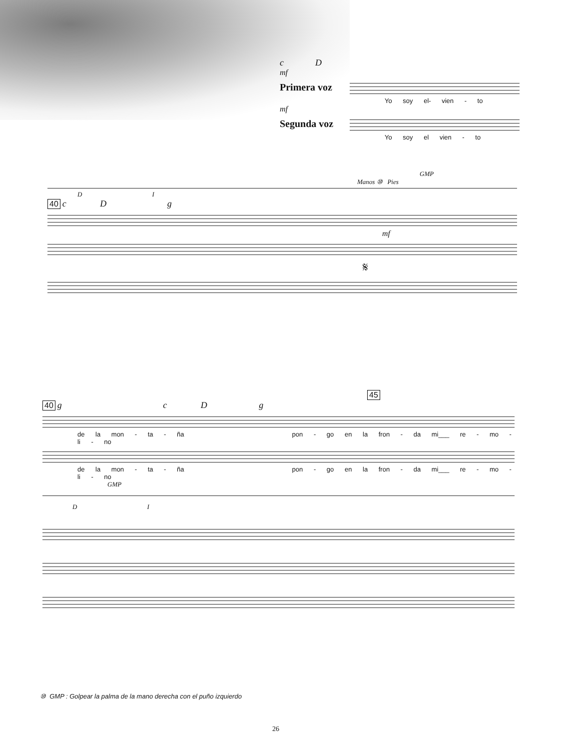c D
mf
Primera voz
Yo soy el- vien - to
mf
Segunda voz
Yo soy el vien - to
GMP
Manos ⑩ Pies
D I
40 c D g
mf
𝄋
45
40 g c D g
de la mon - ta - ña pon - go en la fron - da mi___ re - mo - li - no
de la mon - ta - ña pon - go en la fron - da mi___ re - mo - li - no
GMP
D I
⑩ GMP : Golpear la palma de la mano derecha con el puño izquierdo
26